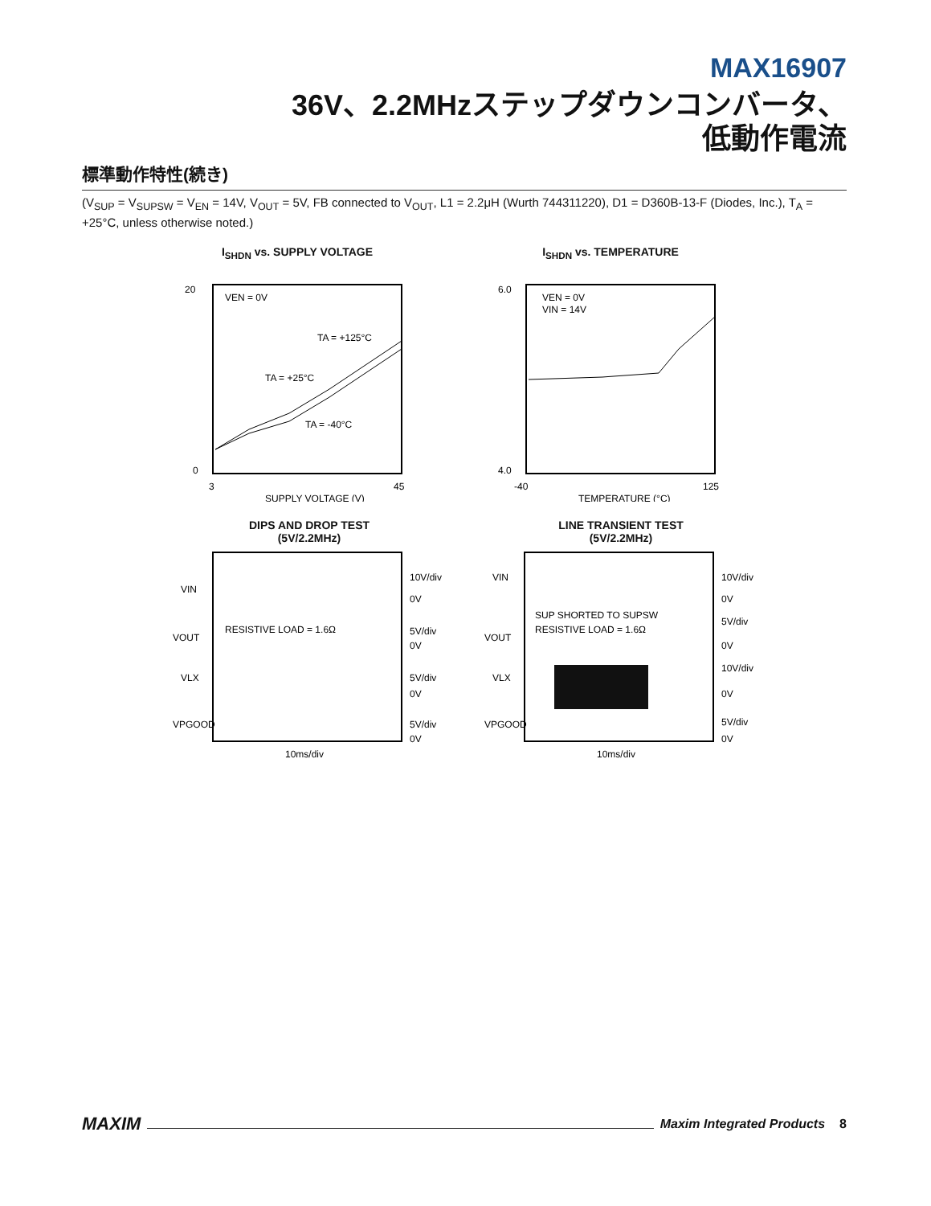MAX16907
36V、2.2MHzステップダウンコンバータ、
低動作電流
標準動作特性(続き)
(V<sub>SUP</sub> = V<sub>SUPSW</sub> = V<sub>EN</sub> = 14V, V<sub>OUT</sub> = 5V, FB connected to V<sub>OUT</sub>, L1 = 2.2μH (Wurth 744311220), D1 = D360B-13-F (Diodes, Inc.), T<sub>A</sub> = +25°C, unless otherwise noted.)
I<sub>SHDN</sub> vs. SUPPLY VOLTAGE
VEN = 0V
TA = +125°C
TA = +25°C
TA = -40°C
20
0
3
45
SUPPLY VOLTAGE (V)
I<sub>SHDN</sub> vs. TEMPERATURE
VEN = 0V
VIN = 14V
6.0
4.0
-40
125
TEMPERATURE (°C)
DIPS AND DROP TEST
(5V/2.2MHz)
VIN
VOUT
VLX
VPGOOD
RESISTIVE LOAD = 1.6Ω
10V/div
0V
5V/div
0V
5V/div
0V
5V/div
0V
10ms/div
LINE TRANSIENT TEST
(5V/2.2MHz)
VIN
VOUT
VLX
VPGOOD
SUP SHORTED TO SUPSW
RESISTIVE LOAD = 1.6Ω
10V/div
0V
5V/div
0V
10V/div
0V
5V/div
0V
10ms/div
MAXIM Maxim Integrated Products 8